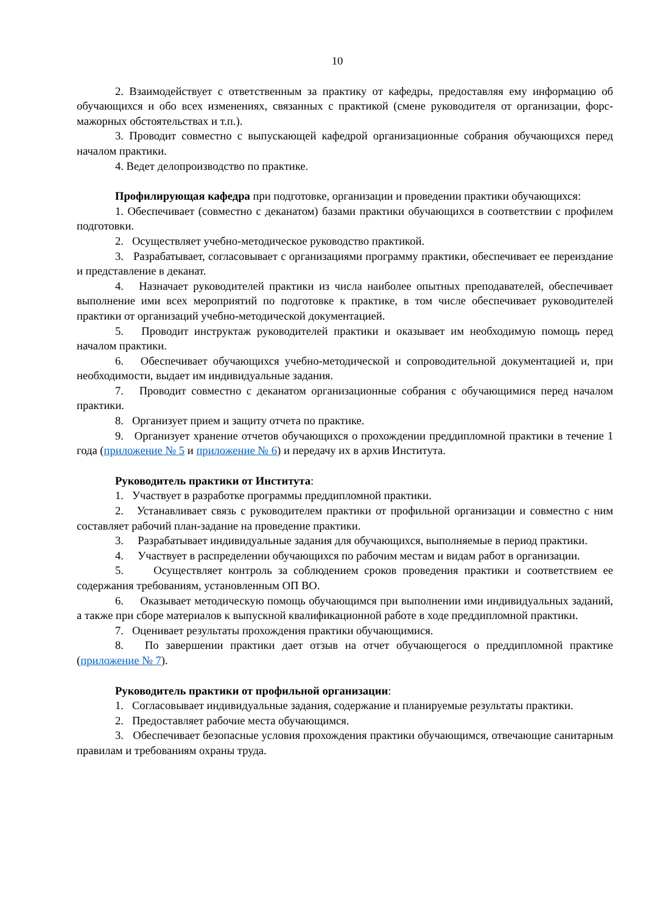10
2. Взаимодействует с ответственным за практику от кафедры, предоставляя ему информацию об обучающихся и обо всех изменениях, связанных с практикой (смене руководителя от организации, форс-мажорных обстоятельствах и т.п.).
3. Проводит совместно с выпускающей кафедрой организационные собрания обучающихся перед началом практики.
4. Ведет делопроизводство по практике.
Профилирующая кафедра при подготовке, организации и проведении практики обучающихся:
1. Обеспечивает (совместно с деканатом) базами практики обучающихся в соответствии с профилем подготовки.
2. Осуществляет учебно-методическое руководство практикой.
3. Разрабатывает, согласовывает с организациями программу практики, обеспечивает ее переиздание и представление в деканат.
4. Назначает руководителей практики из числа наиболее опытных преподавателей, обеспечивает выполнение ими всех мероприятий по подготовке к практике, в том числе обеспечивает руководителей практики от организаций учебно-методической документацией.
5. Проводит инструктаж руководителей практики и оказывает им необходимую помощь перед началом практики.
6. Обеспечивает обучающихся учебно-методической и сопроводительной документацией и, при необходимости, выдает им индивидуальные задания.
7. Проводит совместно с деканатом организационные собрания с обучающимися перед началом практики.
8. Организует прием и защиту отчета по практике.
9. Организует хранение отчетов обучающихся о прохождении преддипломной практики в течение 1 года (приложение № 5 и приложение № 6) и передачу их в архив Института.
Руководитель практики от Института:
1. Участвует в разработке программы преддипломной практики.
2. Устанавливает связь с руководителем практики от профильной организации и совместно с ним составляет рабочий план-задание на проведение практики.
3. Разрабатывает индивидуальные задания для обучающихся, выполняемые в период практики.
4. Участвует в распределении обучающихся по рабочим местам и видам работ в организации.
5. Осуществляет контроль за соблюдением сроков проведения практики и соответствием ее содержания требованиям, установленным ОП ВО.
6. Оказывает методическую помощь обучающимся при выполнении ими индивидуальных заданий, а также при сборе материалов к выпускной квалификационной работе в ходе преддипломной практики.
7. Оценивает результаты прохождения практики обучающимися.
8. По завершении практики дает отзыв на отчет обучающегося о преддипломной практике (приложение № 7).
Руководитель практики от профильной организации:
1. Согласовывает индивидуальные задания, содержание и планируемые результаты практики.
2. Предоставляет рабочие места обучающимся.
3. Обеспечивает безопасные условия прохождения практики обучающимся, отвечающие санитарным правилам и требованиям охраны труда.